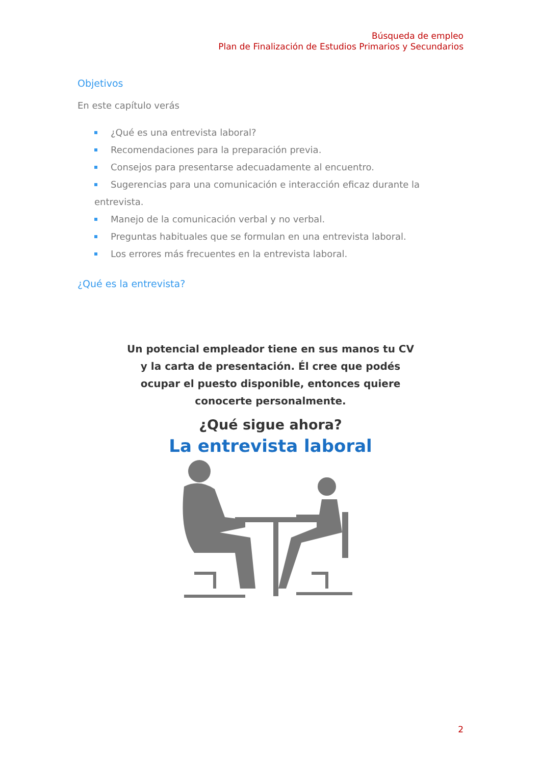Búsqueda de empleo
Plan de Finalización de Estudios Primarios y Secundarios
Objetivos
En este capítulo verás
¿Qué es una entrevista laboral?
Recomendaciones para la preparación previa.
Consejos para presentarse adecuadamente al encuentro.
Sugerencias para una comunicación e interacción eficaz durante la entrevista.
Manejo de la comunicación verbal y no verbal.
Preguntas habituales que se formulan en una entrevista laboral.
Los errores más frecuentes en la entrevista laboral.
¿Qué es la entrevista?
Un potencial empleador tiene en sus manos tu CV
y la carta de presentación. Él cree que podés
ocupar el puesto disponible, entonces quiere
conocerte personalmente.
¿Qué sigue ahora?
La entrevista laboral
2